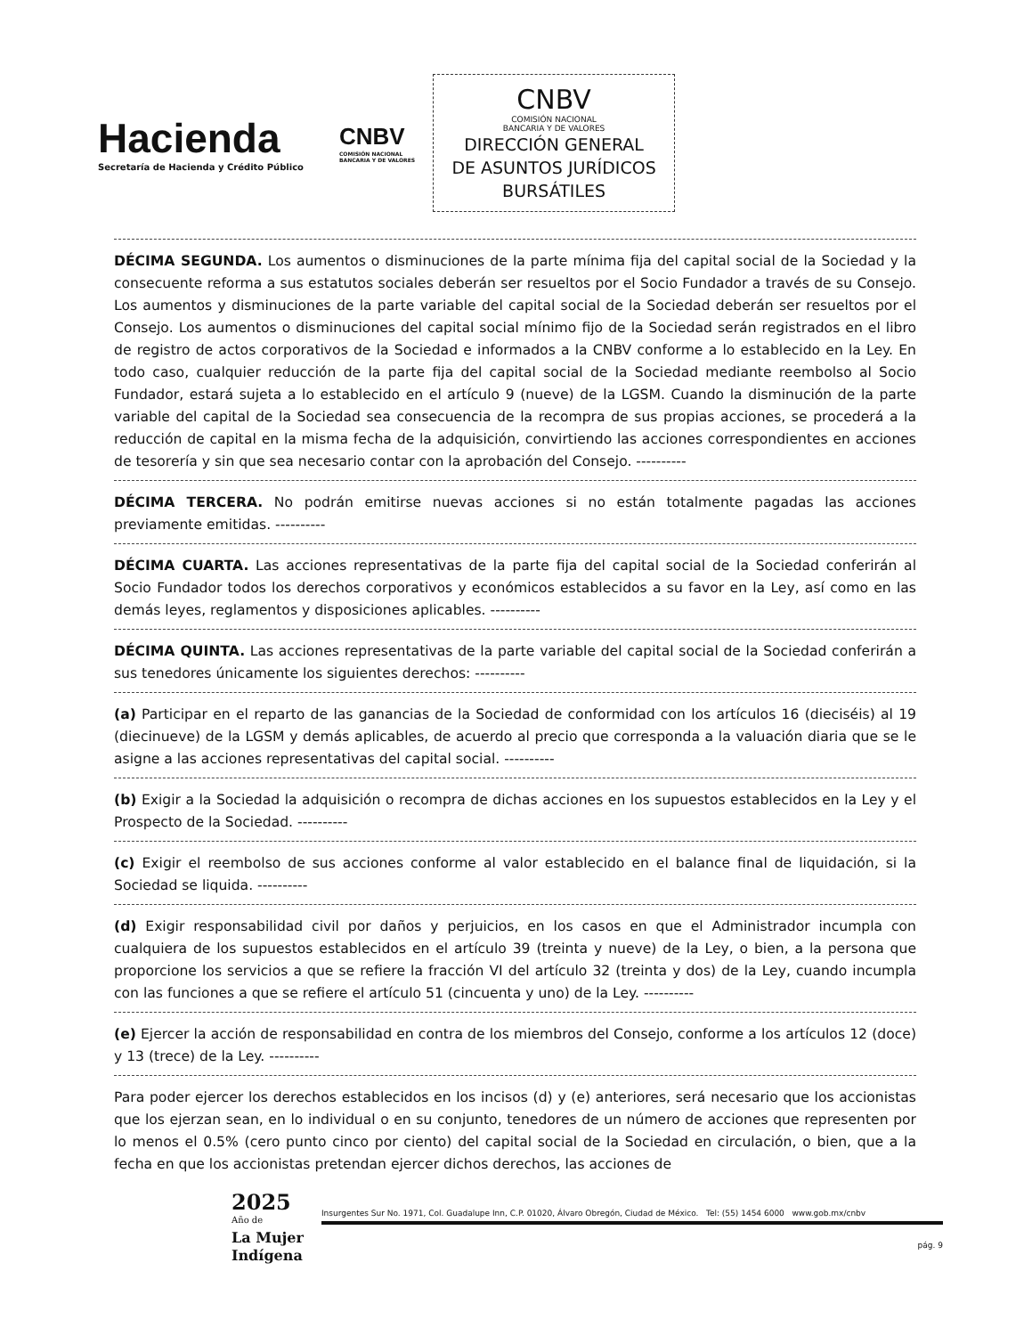Hacienda
Secretaría de Hacienda y Crédito Público
CNBV
COMISIÓN NACIONAL
BANCARIA Y DE VALORES
CNBV
COMISIÓN NACIONAL
BANCARIA Y DE VALORES
DIRECCIÓN GENERAL
DE ASUNTOS JURÍDICOS
BURSÁTILES
DÉCIMA SEGUNDA. Los aumentos o disminuciones de la parte mínima fija del capital social de la Sociedad y la consecuente reforma a sus estatutos sociales deberán ser resueltos por el Socio Fundador a través de su Consejo. Los aumentos y disminuciones de la parte variable del capital social de la Sociedad deberán ser resueltos por el Consejo. Los aumentos o disminuciones del capital social mínimo fijo de la Sociedad serán registrados en el libro de registro de actos corporativos de la Sociedad e informados a la CNBV conforme a lo establecido en la Ley. En todo caso, cualquier reducción de la parte fija del capital social de la Sociedad mediante reembolso al Socio Fundador, estará sujeta a lo establecido en el artículo 9 (nueve) de la LGSM. Cuando la disminución de la parte variable del capital de la Sociedad sea consecuencia de la recompra de sus propias acciones, se procederá a la reducción de capital en la misma fecha de la adquisición, convirtiendo las acciones correspondientes en acciones de tesorería y sin que sea necesario contar con la aprobación del Consejo. ----------
DÉCIMA TERCERA. No podrán emitirse nuevas acciones si no están totalmente pagadas las acciones previamente emitidas. ----------
DÉCIMA CUARTA. Las acciones representativas de la parte fija del capital social de la Sociedad conferirán al Socio Fundador todos los derechos corporativos y económicos establecidos a su favor en la Ley, así como en las demás leyes, reglamentos y disposiciones aplicables. ----------
DÉCIMA QUINTA. Las acciones representativas de la parte variable del capital social de la Sociedad conferirán a sus tenedores únicamente los siguientes derechos: ----------
(a) Participar en el reparto de las ganancias de la Sociedad de conformidad con los artículos 16 (dieciséis) al 19 (diecinueve) de la LGSM y demás aplicables, de acuerdo al precio que corresponda a la valuación diaria que se le asigne a las acciones representativas del capital social. ----------
(b) Exigir a la Sociedad la adquisición o recompra de dichas acciones en los supuestos establecidos en la Ley y el Prospecto de la Sociedad. ----------
(c) Exigir el reembolso de sus acciones conforme al valor establecido en el balance final de liquidación, si la Sociedad se liquida. ----------
(d) Exigir responsabilidad civil por daños y perjuicios, en los casos en que el Administrador incumpla con cualquiera de los supuestos establecidos en el artículo 39 (treinta y nueve) de la Ley, o bien, a la persona que proporcione los servicios a que se refiere la fracción VI del artículo 32 (treinta y dos) de la Ley, cuando incumpla con las funciones a que se refiere el artículo 51 (cincuenta y uno) de la Ley. ----------
(e) Ejercer la acción de responsabilidad en contra de los miembros del Consejo, conforme a los artículos 12 (doce) y 13 (trece) de la Ley. ----------
Para poder ejercer los derechos establecidos en los incisos (d) y (e) anteriores, será necesario que los accionistas que los ejerzan sean, en lo individual o en su conjunto, tenedores de un número de acciones que representen por lo menos el 0.5% (cero punto cinco por ciento) del capital social de la Sociedad en circulación, o bien, que a la fecha en que los accionistas pretendan ejercer dichos derechos, las acciones de
2025
Año de
La Mujer
Indígena
Insurgentes Sur No. 1971, Col. Guadalupe Inn, C.P. 01020, Álvaro Obregón, Ciudad de México. Tel: (55) 1454 6000 www.gob.mx/cnbv
pág. 9